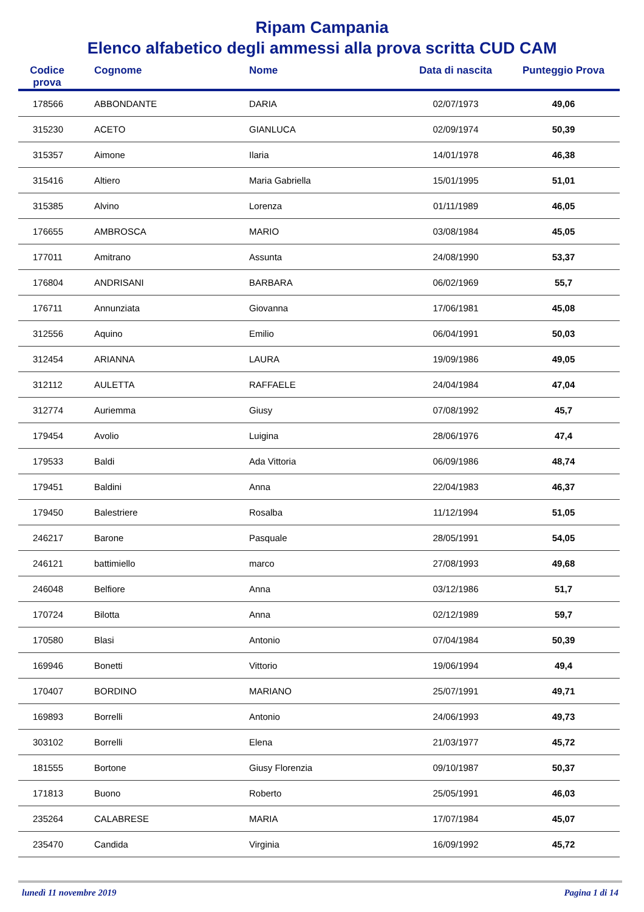Ripam Campania
Elenco alfabetico degli ammessi alla prova scritta CUD CAM
| Codice prova | Cognome | Nome | Data di nascita | Punteggio Prova |
| --- | --- | --- | --- | --- |
| 178566 | ABBONDANTE | DARIA | 02/07/1973 | 49,06 |
| 315230 | ACETO | GIANLUCA | 02/09/1974 | 50,39 |
| 315357 | Aimone | Ilaria | 14/01/1978 | 46,38 |
| 315416 | Altiero | Maria Gabriella | 15/01/1995 | 51,01 |
| 315385 | Alvino | Lorenza | 01/11/1989 | 46,05 |
| 176655 | AMBROSCA | MARIO | 03/08/1984 | 45,05 |
| 177011 | Amitrano | Assunta | 24/08/1990 | 53,37 |
| 176804 | ANDRISANI | BARBARA | 06/02/1969 | 55,7 |
| 176711 | Annunziata | Giovanna | 17/06/1981 | 45,08 |
| 312556 | Aquino | Emilio | 06/04/1991 | 50,03 |
| 312454 | ARIANNA | LAURA | 19/09/1986 | 49,05 |
| 312112 | AULETTA | RAFFAELE | 24/04/1984 | 47,04 |
| 312774 | Auriemma | Giusy | 07/08/1992 | 45,7 |
| 179454 | Avolio | Luigina | 28/06/1976 | 47,4 |
| 179533 | Baldi | Ada Vittoria | 06/09/1986 | 48,74 |
| 179451 | Baldini | Anna | 22/04/1983 | 46,37 |
| 179450 | Balestriere | Rosalba | 11/12/1994 | 51,05 |
| 246217 | Barone | Pasquale | 28/05/1991 | 54,05 |
| 246121 | battimiello | marco | 27/08/1993 | 49,68 |
| 246048 | Belfiore | Anna | 03/12/1986 | 51,7 |
| 170724 | Bilotta | Anna | 02/12/1989 | 59,7 |
| 170580 | Blasi | Antonio | 07/04/1984 | 50,39 |
| 169946 | Bonetti | Vittorio | 19/06/1994 | 49,4 |
| 170407 | BORDINO | MARIANO | 25/07/1991 | 49,71 |
| 169893 | Borrelli | Antonio | 24/06/1993 | 49,73 |
| 303102 | Borrelli | Elena | 21/03/1977 | 45,72 |
| 181555 | Bortone | Giusy Florenzia | 09/10/1987 | 50,37 |
| 171813 | Buono | Roberto | 25/05/1991 | 46,03 |
| 235264 | CALABRESE | MARIA | 17/07/1984 | 45,07 |
| 235470 | Candida | Virginia | 16/09/1992 | 45,72 |
lunedì 11 novembre 2019 Pagina 1 di 14